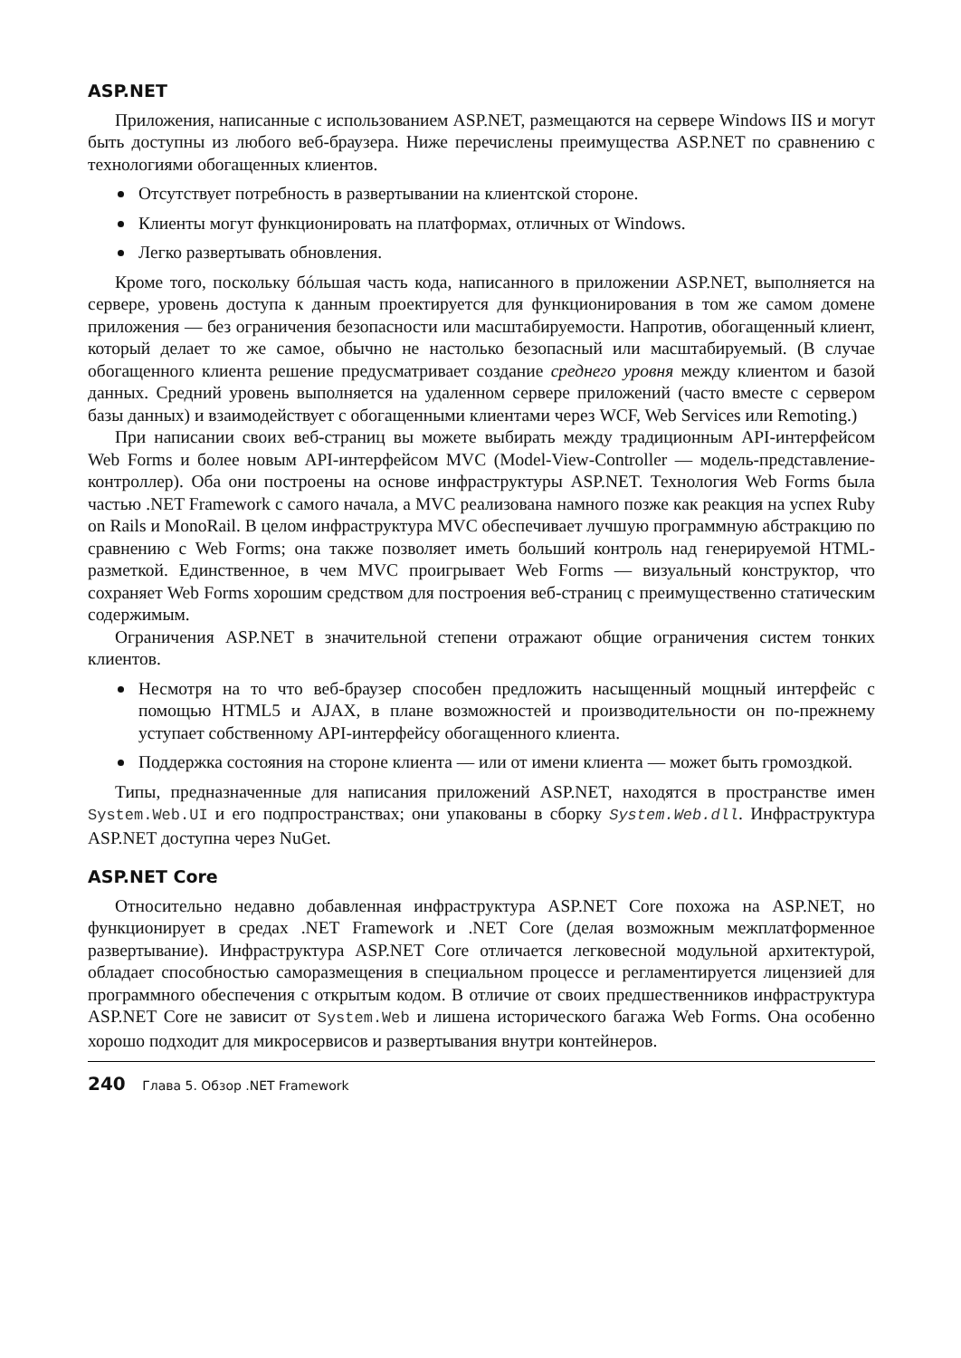ASP.NET
Приложения, написанные с использованием ASP.NET, размещаются на сервере Windows IIS и могут быть доступны из любого веб-браузера. Ниже перечислены преимущества ASP.NET по сравнению с технологиями обогащенных клиентов.
Отсутствует потребность в развертывании на клиентской стороне.
Клиенты могут функционировать на платформах, отличных от Windows.
Легко развертывать обновления.
Кроме того, поскольку бóльшая часть кода, написанного в приложении ASP.NET, выполняется на сервере, уровень доступа к данным проектируется для функционирования в том же самом домене приложения — без ограничения безопасности или масштабируемости. Напротив, обогащенный клиент, который делает то же самое, обычно не настолько безопасный или масштабируемый. (В случае обогащенного клиента решение предусматривает создание среднего уровня между клиентом и базой данных. Средний уровень выполняется на удаленном сервере приложений (часто вместе с сервером базы данных) и взаимодействует с обогащенными клиентами через WCF, Web Services или Remoting.)
При написании своих веб-страниц вы можете выбирать между традиционным API-интерфейсом Web Forms и более новым API-интерфейсом MVC (Model-View-Controller — модель-представление-контроллер). Оба они построены на основе инфраструктуры ASP.NET. Технология Web Forms была частью .NET Framework с самого начала, а MVC реализована намного позже как реакция на успех Ruby on Rails и MonoRail. В целом инфраструктура MVC обеспечивает лучшую программную абстракцию по сравнению с Web Forms; она также позволяет иметь больший контроль над генерируемой HTML-разметкой. Единственное, в чем MVC проигрывает Web Forms — визуальный конструктор, что сохраняет Web Forms хорошим средством для построения веб-страниц с преимущественно статическим содержимым.
Ограничения ASP.NET в значительной степени отражают общие ограничения систем тонких клиентов.
Несмотря на то что веб-браузер способен предложить насыщенный мощный интерфейс с помощью HTML5 и AJAX, в плане возможностей и производительности он по-прежнему уступает собственному API-интерфейсу обогащенного клиента.
Поддержка состояния на стороне клиента — или от имени клиента — может быть громоздкой.
Типы, предназначенные для написания приложений ASP.NET, находятся в пространстве имен System.Web.UI и его подпространствах; они упакованы в сборку System.Web.dll. Инфраструктура ASP.NET доступна через NuGet.
ASP.NET Core
Относительно недавно добавленная инфраструктура ASP.NET Core похожа на ASP.NET, но функционирует в средах .NET Framework и .NET Core (делая возможным межплатформенное развертывание). Инфраструктура ASP.NET Core отличается легковесной модульной архитектурой, обладает способностью саморазмещения в специальном процессе и регламентируется лицензией для программного обеспечения с открытым кодом. В отличие от своих предшественников инфраструктура ASP.NET Core не зависит от System.Web и лишена исторического багажа Web Forms. Она особенно хорошо подходит для микросервисов и развертывания внутри контейнеров.
240 Глава 5. Обзор .NET Framework